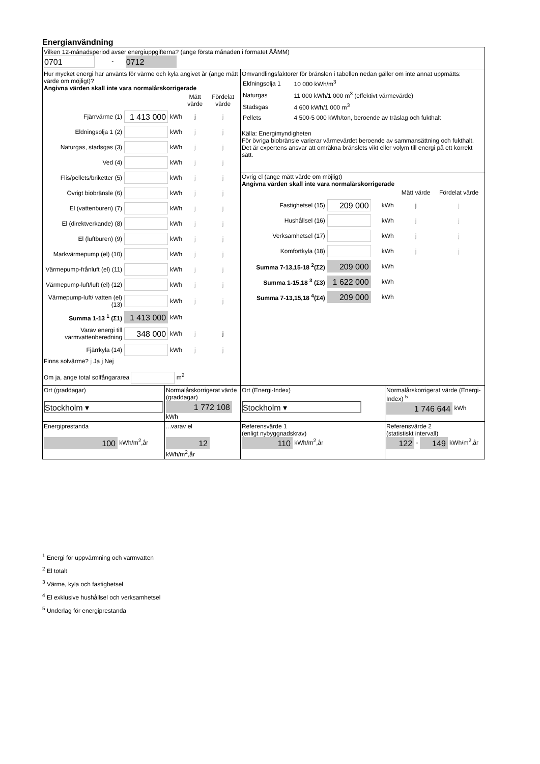Energianvändning
| Vilken 12-månadsperiod avser energiuppgifterna? (ange första månaden i formatet ÅÅMM) 0701 - 0712 | | | |
| Hur mycket energi har använts för värme och kyla angivet år (ange mätt värde om möjligt)? Angivna värden skall inte vara normalårskorrigerade / / / / Mätt värde / Fördelat värde / / Fjärrvärme (1) / 1 413 000 / kWh / j / j / / Eldningsolja 1 (2) / / kWh / j / j / / Naturgas, stadsgas (3) / / kWh / j / j / / Ved (4) / / kWh / j / j / / Flis/pellets/briketter (5) / / kWh / j / j / / Övrigt biobränsle (6) / / kWh / j / j / / El (vattenburen) (7) / / kWh / j / j / / El (direktverkande) (8) / / kWh / j / j / / El (luftburen) (9) / / kWh / j / j / / Markvärmepump (el) (10) / / kWh / j / j / / Värmepump-frånluft (el) (11) / / kWh / j / j / / Värmepump-luft/luft (el) (12) / / kWh / j / j / / Värmepump-luft/ vatten (el) (13) / / kWh / j / j / / Summa 1-13 <sup>1</sup> (Σ1) / 1 413 000 / kWh / / / / Varav energi till varmvattenberedning / 348 000 / kWh / j / j / / Fjärrkyla (14) / / kWh / j / j / Finns solvärme? j Ja j Nej Om ja, ange total solfångararea m<sup>2</sup> | | Omvandlingsfaktorer för bränslen i tabellen nedan gäller om inte annat uppmätts: / Eldningsolja 1 / 10 000 kWh/m<sup>3</sup> / / Naturgas / 11 000 kWh/1 000 m<sup>3</sup> (effektivt värmevärde) / / Stadsgas / 4 600 kWh/1 000 m<sup>3</sup> / / Pellets / 4 500-5 000 kWh/ton, beroende av träslag och fukthalt / Källa: Energimyndigheten För övriga biobränsle varierar värmevärdet beroende av sammansättning och fukthalt. Det är expertens ansvar att omräkna bränslets vikt eller volym till energi på ett korrekt sätt. Övrig el (ange mätt värde om möjligt) Angivna värden skall inte vara normalårskorrigerade / / / / Mätt värde / Fördelat värde / / Fastighetsel (15) / 209 000 / kWh / j / j / / Hushållsel (16) / / kWh / j / j / / Verksamhetsel (17) / / kWh / j / j / / Komfortkyla (18) / / kWh / j / j / / Summa 7-13,15-18 <sup>2</sup>(Σ2) / 209 000 / kWh / / / / Summa 1-15,18 <sup>3</sup> (Σ3) / 1 622 000 / kWh / / / / Summa 7-13,15,18 <sup>4</sup>(Σ4) / 209 000 / kWh / / / | |
| Ort (graddagar) Stockholm ▾ | Normalårskorrigerat värde (graddagar) 1 772 108 kWh | Ort (Energi-Index) Stockholm ▾ | Normalårskorrigerat värde (Energi-Index) <sup>5</sup> 1 746 644 kWh |
| Energiprestanda 100 kWh/m<sup>2</sup>,år | ...varav el 12 kWh/m<sup>2</sup>,år | Referensvärde 1 (enligt nybyggnadskrav) 110 kWh/m<sup>2</sup>,år | Referensvärde 2 (statistiskt intervall) 122 - 149 kWh/m<sup>2</sup>,år |
<sup>1</sup> Energi för uppvärmning och varmvatten
<sup>2</sup> El totalt
<sup>3</sup> Värme, kyla och fastighetsel
<sup>4</sup> El exklusive hushållsel och verksamhetsel
<sup>5</sup> Underlag för energiprestanda